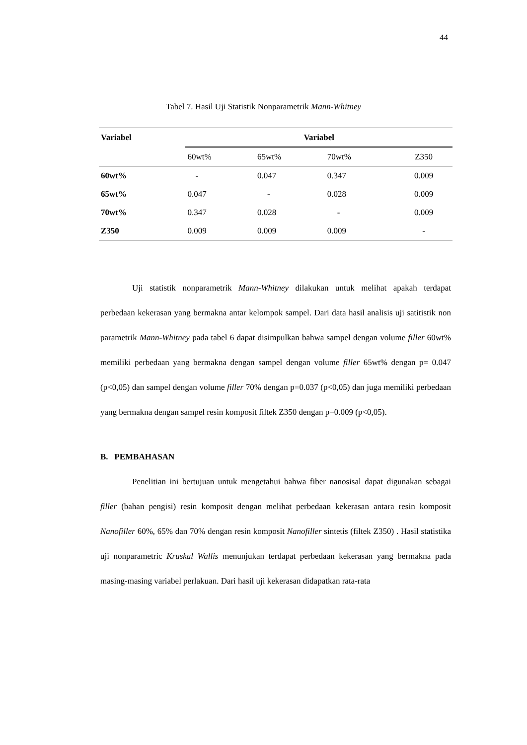44
Tabel 7. Hasil Uji Statistik Nonparametrik Mann-Whitney
| Variabel | Variabel | | | |
| --- | --- | --- | --- | --- |
| | 60wt% | 65wt% | 70wt% | Z350 |
| 60wt% | - | 0.047 | 0.347 | 0.009 |
| 65wt% | 0.047 | - | 0.028 | 0.009 |
| 70wt% | 0.347 | 0.028 | - | 0.009 |
| Z350 | 0.009 | 0.009 | 0.009 | - |
Uji statistik nonparametrik Mann-Whitney dilakukan untuk melihat apakah terdapat perbedaan kekerasan yang bermakna antar kelompok sampel. Dari data hasil analisis uji satitistik non parametrik Mann-Whitney pada tabel 6 dapat disimpulkan bahwa sampel dengan volume filler 60wt% memiliki perbedaan yang bermakna dengan sampel dengan volume filler 65wt% dengan p= 0.047 (p<0,05) dan sampel dengan volume filler 70% dengan p=0.037 (p<0,05) dan juga memiliki perbedaan yang bermakna dengan sampel resin komposit filtek Z350 dengan p=0.009 (p<0,05).
B. PEMBAHASAN
Penelitian ini bertujuan untuk mengetahui bahwa fiber nanosisal dapat digunakan sebagai filler (bahan pengisi) resin komposit dengan melihat perbedaan kekerasan antara resin komposit Nanofiller 60%, 65% dan 70% dengan resin komposit Nanofiller sintetis (filtek Z350) . Hasil statistika uji nonparametric Kruskal Wallis menunjukan terdapat perbedaan kekerasan yang bermakna pada masing-masing variabel perlakuan. Dari hasil uji kekerasan didapatkan rata-rata